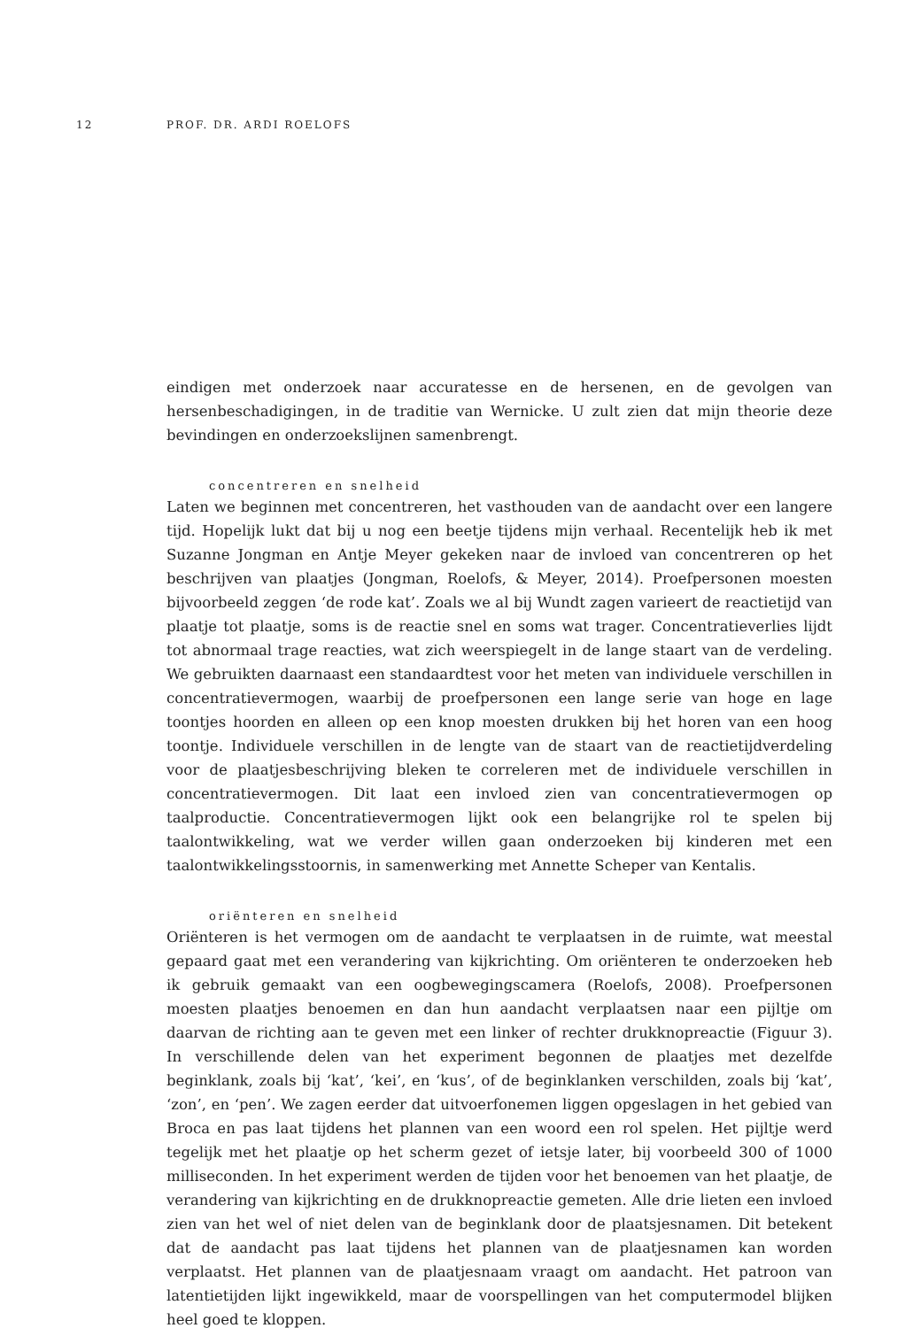12 PROF. DR. ARDI ROELOFS
eindigen met onderzoek naar accuratesse en de hersenen, en de gevolgen van hersenbeschadigingen, in de traditie van Wernicke. U zult zien dat mijn theorie deze bevindingen en onderzoekslijnen samenbrengt.
concentreren en snelheid
Laten we beginnen met concentreren, het vasthouden van de aandacht over een langere tijd. Hopelijk lukt dat bij u nog een beetje tijdens mijn verhaal. Recentelijk heb ik met Suzanne Jongman en Antje Meyer gekeken naar de invloed van concentreren op het beschrijven van plaatjes (Jongman, Roelofs, & Meyer, 2014). Proefpersonen moesten bijvoorbeeld zeggen ‘de rode kat’. Zoals we al bij Wundt zagen varieert de reactietijd van plaatje tot plaatje, soms is de reactie snel en soms wat trager. Concentratieverlies lijdt tot abnormaal trage reacties, wat zich weerspiegelt in de lange staart van de verdeling. We gebruikten daarnaast een standaardtest voor het meten van individuele verschillen in concentratievermogen, waarbij de proefpersonen een lange serie van hoge en lage toontjes hoorden en alleen op een knop moesten drukken bij het horen van een hoog toontje. Individuele verschillen in de lengte van de staart van de reactietijdverdeling voor de plaatjesbeschrijving bleken te correleren met de individuele verschillen in concentratievermogen. Dit laat een invloed zien van concentratievermogen op taalproductie. Concentratievermogen lijkt ook een belangrijke rol te spelen bij taalontwikkeling, wat we verder willen gaan onderzoeken bij kinderen met een taalontwikkelingsstoornis, in samenwerking met Annette Scheper van Kentalis.
oriënteren en snelheid
Oriënteren is het vermogen om de aandacht te verplaatsen in de ruimte, wat meestal gepaard gaat met een verandering van kijkrichting. Om oriënteren te onderzoeken heb ik gebruik gemaakt van een oogbewegingscamera (Roelofs, 2008). Proefpersonen moesten plaatjes benoemen en dan hun aandacht verplaatsen naar een pijltje om daarvan de richting aan te geven met een linker of rechter drukknopreactie (Figuur 3). In verschillende delen van het experiment begonnen de plaatjes met dezelfde beginklank, zoals bij ‘kat’, ‘kei’, en ‘kus’, of de beginklanken verschilden, zoals bij ‘kat’, ‘zon’, en ‘pen’. We zagen eerder dat uitvoerfonemen liggen opgeslagen in het gebied van Broca en pas laat tijdens het plannen van een woord een rol spelen. Het pijltje werd tegelijk met het plaatje op het scherm gezet of ietsje later, bij voorbeeld 300 of 1000 milliseconden. In het experiment werden de tijden voor het benoemen van het plaatje, de verandering van kijkrichting en de drukknopreactie gemeten. Alle drie lieten een invloed zien van het wel of niet delen van de beginklank door de plaatsjesnamen. Dit betekent dat de aandacht pas laat tijdens het plannen van de plaatjesnamen kan worden verplaatst. Het plannen van de plaatjesnaam vraagt om aandacht. Het patroon van latentietijden lijkt ingewikkeld, maar de voorspellingen van het computermodel blijken heel goed te kloppen.